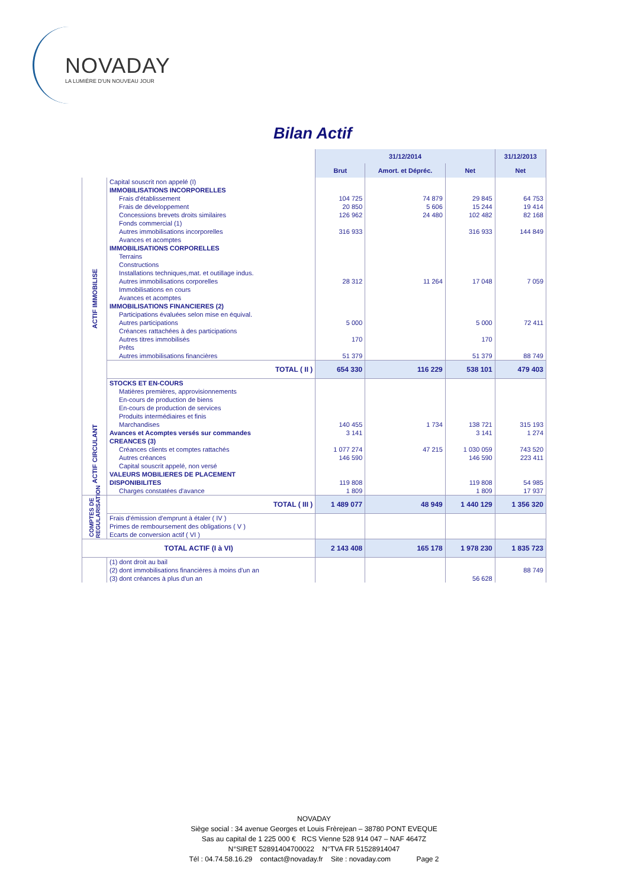NOVADAY
LA LUMIÈRE D'UN NOUVEAU JOUR
Bilan Actif
| | | 31/12/2014 | | | 31/12/2013 |
| | | Brut | Amort. et Dépréc. | Net | Net |
| | Capital souscrit non appelé (I) | | | | |
| ACTIF IMMOBILISE | IMMOBILISATIONS INCORPORELLES | | | | |
| | Frais d'établissement | 104 725 | 74 879 | 29 845 | 64 753 |
| | Frais de développement | 20 850 | 5 606 | 15 244 | 19 414 |
| | Concessions brevets droits similaires | 126 962 | 24 480 | 102 482 | 82 168 |
| | Fonds commercial (1) | | | | |
| | Autres immobilisations incorporelles | 316 933 | | 316 933 | 144 849 |
| | Avances et acomptes | | | | |
| | IMMOBILISATIONS CORPORELLES | | | | |
| | Terrains | | | | |
| | Constructions | | | | |
| | Installations techniques,mat. et outillage indus. | | | | |
| | Autres immobilisations corporelles | 28 312 | 11 264 | 17 048 | 7 059 |
| | Immobilisations en cours | | | | |
| | Avances et acomptes | | | | |
| | IMMOBILISATIONS FINANCIERES (2) | | | | |
| | Participations évaluées selon mise en équival. | | | | |
| | Autres participations | 5 000 | | 5 000 | 72 411 |
| | Créances rattachées à des participations | | | | |
| | Autres titres immobilisés | 170 | | 170 | |
| | Prêts | | | | |
| | Autres immobilisations financières | 51 379 | | 51 379 | 88 749 |
| | TOTAL ( II ) | 654 330 | 116 229 | 538 101 | 479 403 |
| | STOCKS ET EN-COURS | | | | |
| | Matières premières, approvisionnements | | | | |
| | En-cours de production de biens | | | | |
| | En-cours de production de services | | | | |
| ACTIF CIRCULANT | Produits intermédiaires et finis | | | | |
| | Marchandises | 140 455 | 1 734 | 138 721 | 315 193 |
| | Avances et Acomptes versés sur commandes | 3 141 | | 3 141 | 1 274 |
| | CREANCES (3) | | | | |
| | Créances clients et comptes rattachés | 1 077 274 | 47 215 | 1 030 059 | 743 520 |
| | Autres créances | 146 590 | | 146 590 | 223 411 |
| | Capital souscrit appelé, non versé | | | | |
| | VALEURS MOBILIERES DE PLACEMENT | | | | |
| | DISPONIBILITES | 119 808 | | 119 808 | 54 985 |
| | Charges constatées d'avance | 1 809 | | 1 809 | 17 937 |
| COMPTES DE REGULARISATION | TOTAL ( III ) | 1 489 077 | 48 949 | 1 440 129 | 1 356 320 |
| | Frais d'émission d'emprunt à étaler ( IV ) | | | | |
| | Primes de remboursement des obligations ( V ) | | | | |
| | Ecarts de conversion actif ( VI ) | | | | |
| TOTAL ACTIF (I à VI) | | 2 143 408 | 165 178 | 1 978 230 | 1 835 723 |
| | (1) dont droit au bail | | | | |
| | (2) dont immobilisations financières à moins d'un an | | | | 88 749 |
| | (3) dont créances à plus d'un an | | | 56 628 | |
NOVADAY
Siège social : 34 avenue Georges et Louis Frèrejean – 38780 PONT EVEQUE
Sas au capital de 1 225 000 € RCS Vienne 528 914 047 – NAF 4647Z
N°SIRET 52891404700022 N°TVA FR 51528914047
Tél : 04.74.58.16.29 contact@novaday.fr Site : novaday.com Page 2